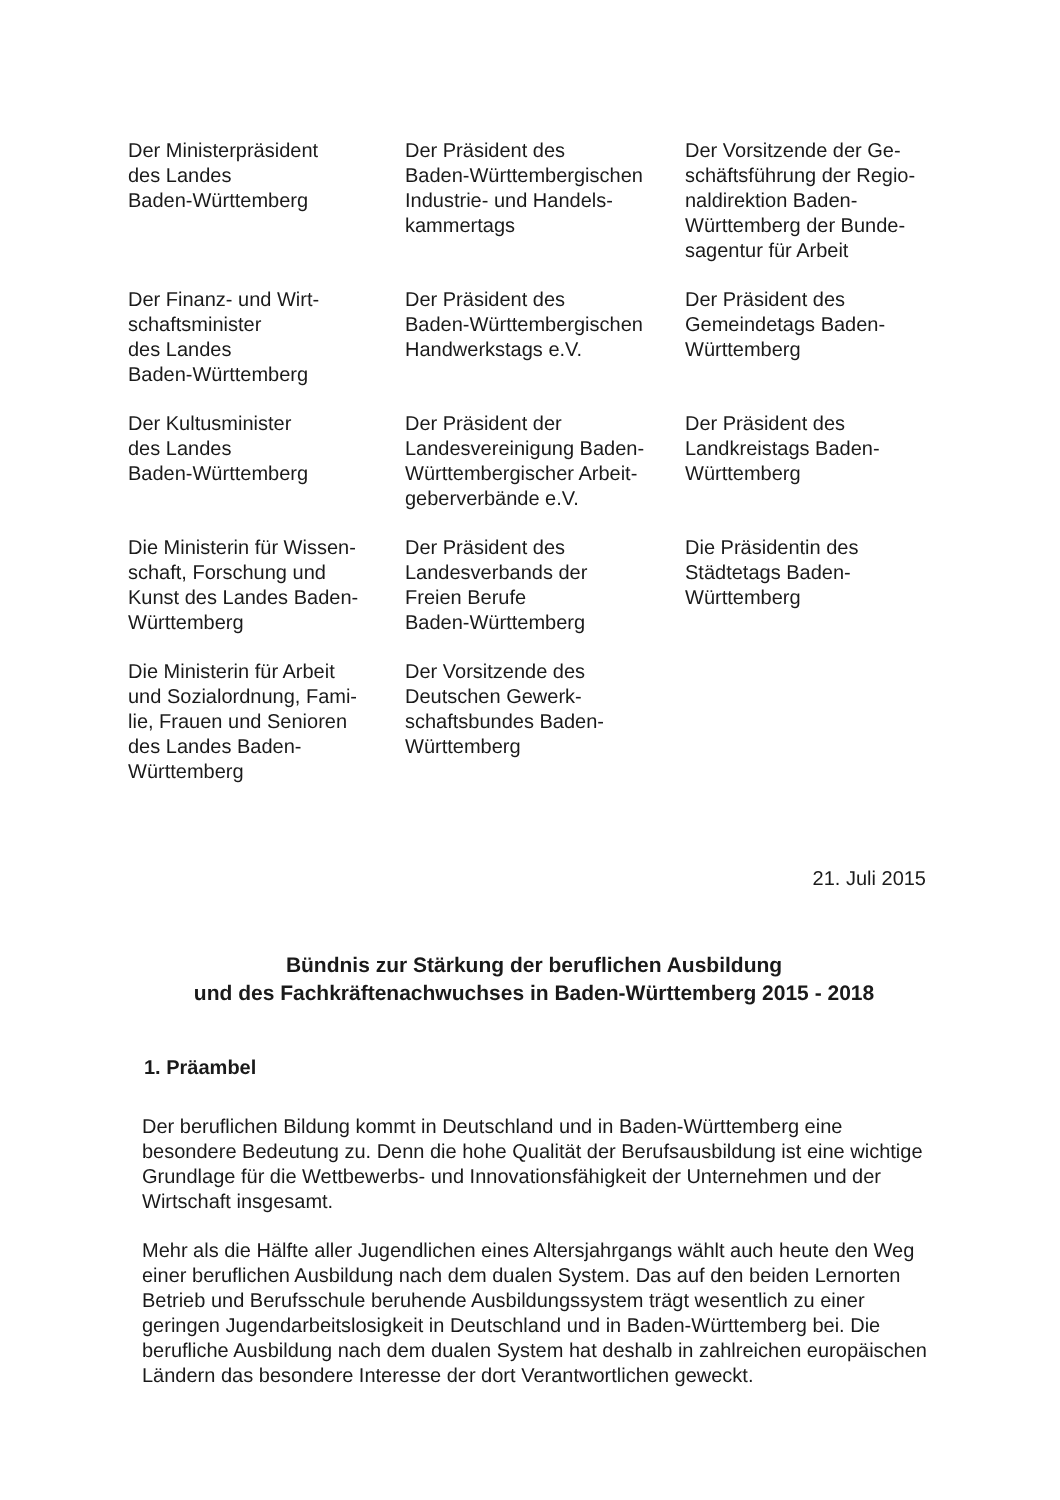Der Ministerpräsident
des Landes
Baden-Württemberg
Der Präsident des
Baden-Württembergischen
Industrie- und Handels-
kammertags
Der Vorsitzende der Ge-
schäftsführung der Regio-
naldirektion Baden-
Württemberg der Bunde-
sagentur für Arbeit
Der Finanz- und Wirt-
schaftsminister
des Landes
Baden-Württemberg
Der Präsident des
Baden-Württembergischen
Handwerkstags e.V.
Der Präsident des
Gemeindetags Baden-
Württemberg
Der Kultusminister
des Landes
Baden-Württemberg
Der Präsident der
Landesvereinigung Baden-
Württembergischer Arbeit-
geberverbände e.V.
Der Präsident des
Landkreistags Baden-
Württemberg
Die Ministerin für Wissen-
schaft, Forschung und
Kunst des Landes Baden-
Württemberg
Der Präsident des
Landesverbands der
Freien Berufe
Baden-Württemberg
Die Präsidentin des
Städtetags Baden-
Württemberg
Die Ministerin für Arbeit
und Sozialordnung, Fami-
lie, Frauen und Senioren
des Landes Baden-
Württemberg
Der Vorsitzende des
Deutschen Gewerk-
schaftsbundes Baden-
Württemberg
21. Juli 2015
Bündnis zur Stärkung der beruflichen Ausbildung
und des Fachkräftenachwuchses in Baden-Württemberg 2015 - 2018
1. Präambel
Der beruflichen Bildung kommt in Deutschland und in Baden-Württemberg eine besondere Bedeutung zu. Denn die hohe Qualität der Berufsausbildung ist eine wichtige Grundlage für die Wettbewerbs- und Innovationsfähigkeit der Unternehmen und der Wirtschaft insgesamt.
Mehr als die Hälfte aller Jugendlichen eines Altersjahrgangs wählt auch heute den Weg einer beruflichen Ausbildung nach dem dualen System. Das auf den beiden Lernorten Betrieb und Berufsschule beruhende Ausbildungssystem trägt wesentlich zu einer geringen Jugendarbeitslosigkeit in Deutschland und in Baden-Württemberg bei. Die berufliche Ausbildung nach dem dualen System hat deshalb in zahlreichen europäischen Ländern das besondere Interesse der dort Verantwortlichen geweckt.